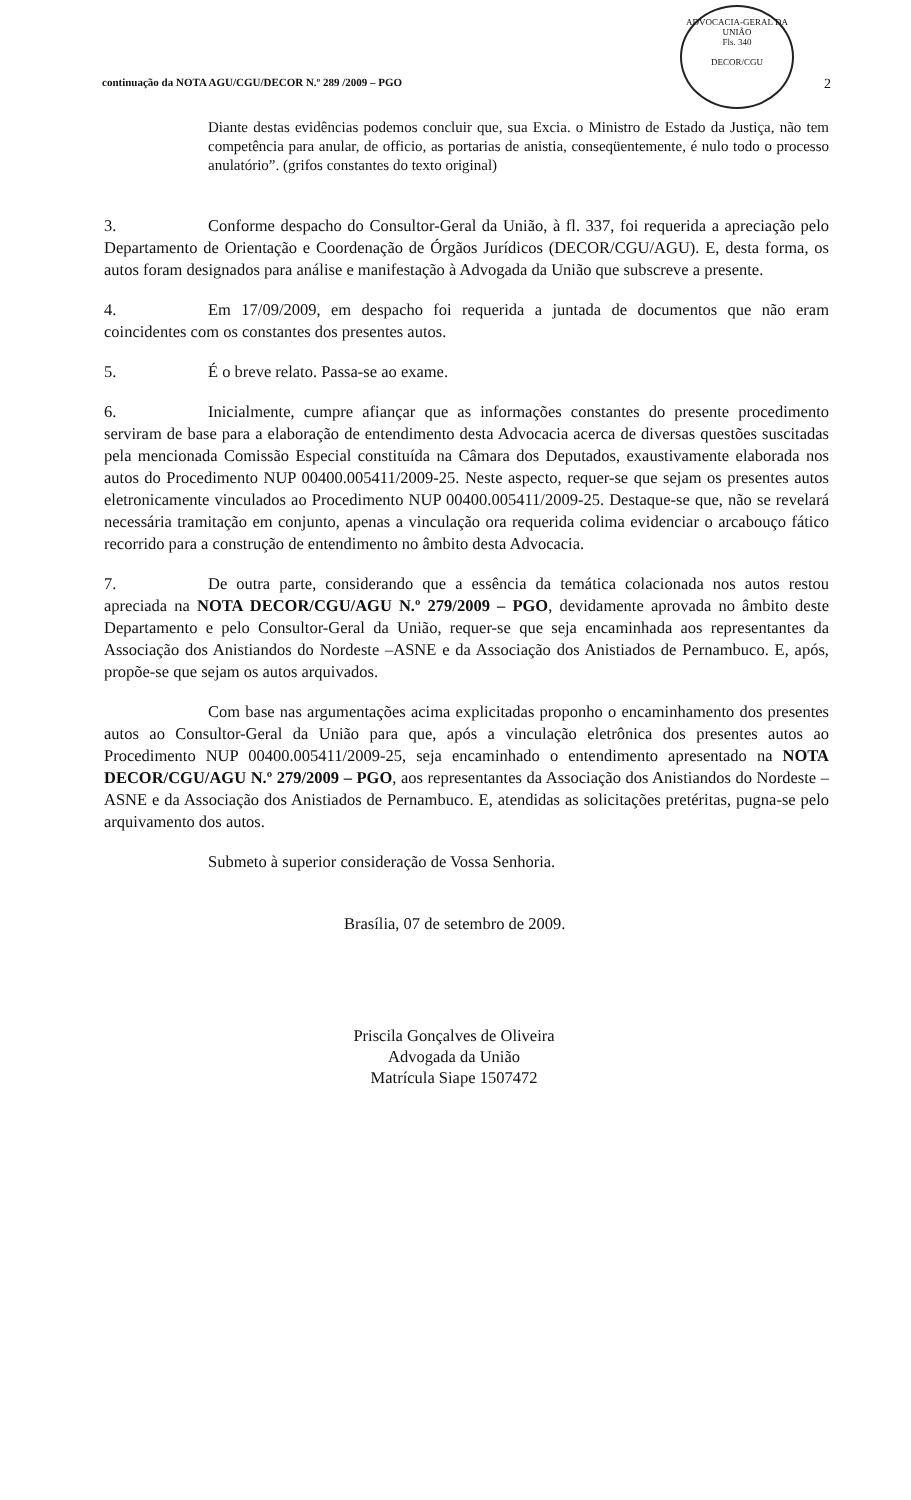ADVOCACIA-GERAL DA UNIÃO
Fls. 340
DECOR/CGU
continuação da NOTA AGU/CGU/DECOR N.º 289 /2009 – PGO 2
Diante destas evidências podemos concluir que, sua Excia. o Ministro de Estado da Justiça, não tem competência para anular, de officio, as portarias de anistia, conseqüentemente, é nulo todo o processo anulatório”. (grifos constantes do texto original)
3. Conforme despacho do Consultor-Geral da União, à fl. 337, foi requerida a apreciação pelo Departamento de Orientação e Coordenação de Órgãos Jurídicos (DECOR/CGU/AGU). E, desta forma, os autos foram designados para análise e manifestação à Advogada da União que subscreve a presente.
4. Em 17/09/2009, em despacho foi requerida a juntada de documentos que não eram coincidentes com os constantes dos presentes autos.
5. É o breve relato. Passa-se ao exame.
6. Inicialmente, cumpre afiançar que as informações constantes do presente procedimento serviram de base para a elaboração de entendimento desta Advocacia acerca de diversas questões suscitadas pela mencionada Comissão Especial constituída na Câmara dos Deputados, exaustivamente elaborada nos autos do Procedimento NUP 00400.005411/2009-25. Neste aspecto, requer-se que sejam os presentes autos eletronicamente vinculados ao Procedimento NUP 00400.005411/2009-25. Destaque-se que, não se revelará necessária tramitação em conjunto, apenas a vinculação ora requerida colima evidenciar o arcabouço fático recorrido para a construção de entendimento no âmbito desta Advocacia.
7. De outra parte, considerando que a essência da temática colacionada nos autos restou apreciada na NOTA DECOR/CGU/AGU N.º 279/2009 – PGO, devidamente aprovada no âmbito deste Departamento e pelo Consultor-Geral da União, requer-se que seja encaminhada aos representantes da Associação dos Anistiandos do Nordeste –ASNE e da Associação dos Anistiados de Pernambuco. E, após, propõe-se que sejam os autos arquivados.
Com base nas argumentações acima explicitadas proponho o encaminhamento dos presentes autos ao Consultor-Geral da União para que, após a vinculação eletrônica dos presentes autos ao Procedimento NUP 00400.005411/2009-25, seja encaminhado o entendimento apresentado na NOTA DECOR/CGU/AGU N.º 279/2009 – PGO, aos representantes da Associação dos Anistiandos do Nordeste –ASNE e da Associação dos Anistiados de Pernambuco. E, atendidas as solicitações pretéritas, pugna-se pelo arquivamento dos autos.
Submeto à superior consideração de Vossa Senhoria.
Brasília, 07 de setembro de 2009.
Priscila Gonçalves de Oliveira
Advogada da União
Matrícula Siape 1507472